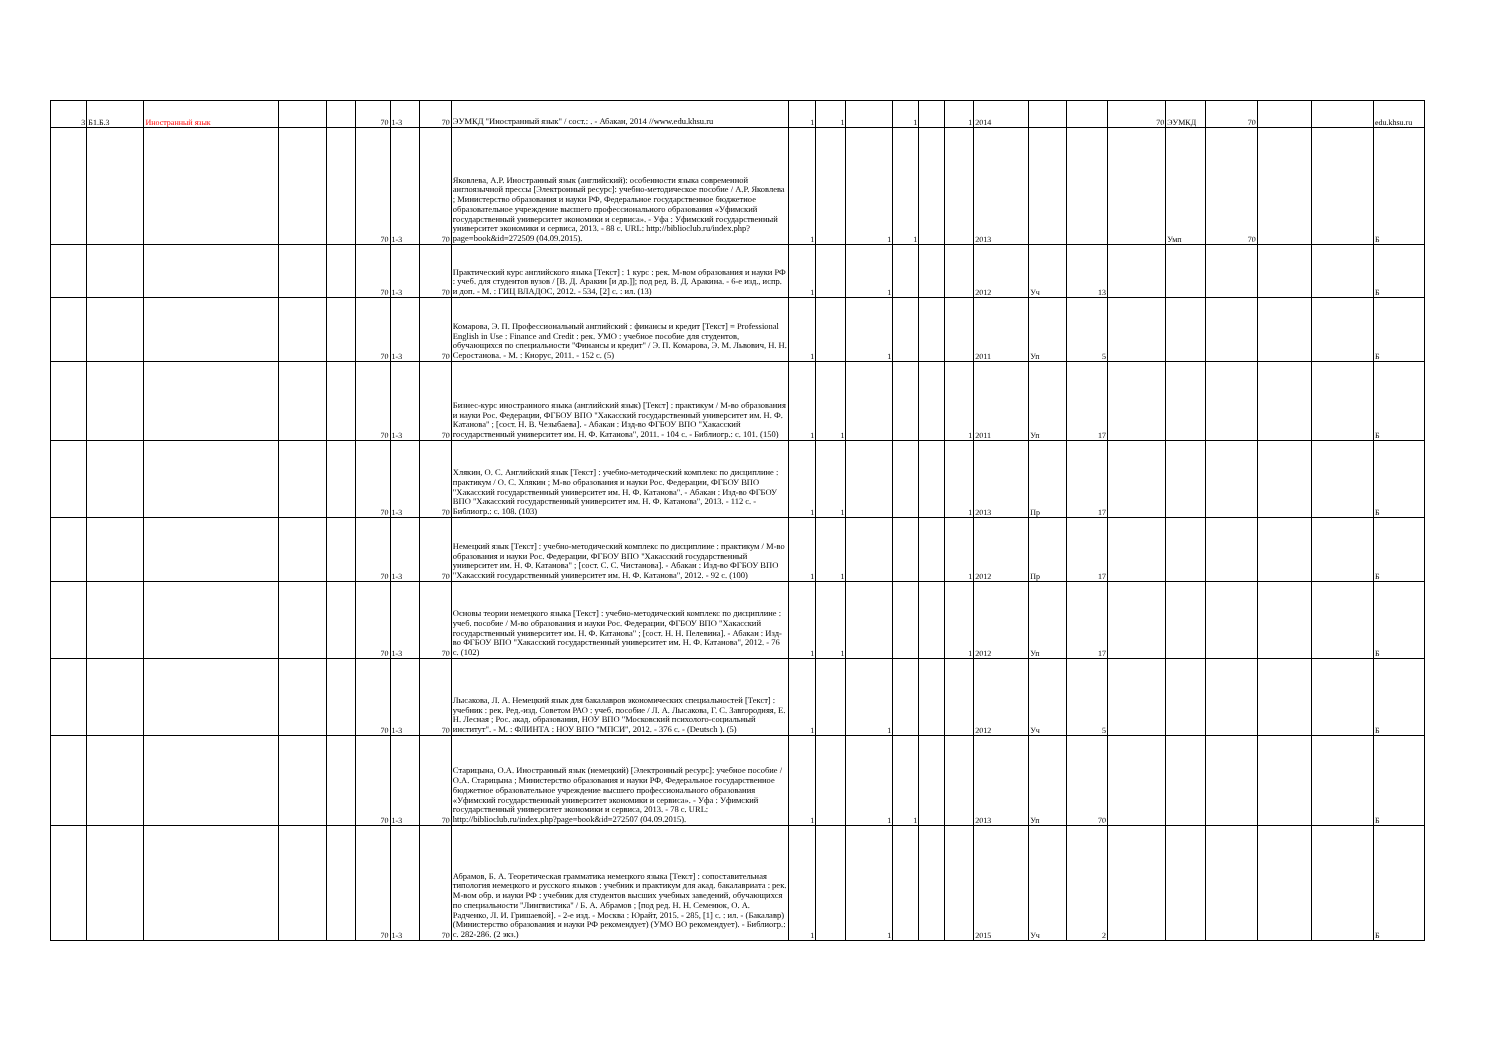| 3 | Б1.Б.3 | Иностранный язык | | | 70 | 1-3 | 70 | ЭУМКД "Иностранный язык" / сост.: . - Абакан, 2014 //www.edu.khsu.ru | 1 | 1 | | 1 | | 1 | 2014 | | | 70 | ЭУМКД | 70 | | | edu.khsu.ru |
| | | | | | 70 | 1-3 | 70 | Яковлева, А.Р. Иностранный язык (английский): особенности языка современной англоязычной прессы [Электронный ресурс]: учебно-методическое пособие / А.Р. Яковлева ; Министерство образования и науки РФ, Федеральное государственное бюджетное образовательное учреждение высшего профессионального образования «Уфимский государственный университет экономики и сервиса». - Уфа : Уфимский государственный университет экономики и сервиса, 2013. - 88 с. URL: http://biblioclub.ru/index.php?page=book&id=272509 (04.09.2015). | 1 | | 1 | 1 | | | 2013 | | | | Умп | 70 | | | Б |
| | | | | | 70 | 1-3 | 70 | Практический курс английского языка [Текст] : 1 курс : рек. М-вом образования и науки РФ : учеб. для студентов вузов / [В. Д. Аракин [и др.]]; под ред. В. Д. Аракина. - 6-е изд., испр. и доп. - М. : ГИЦ ВЛАДОС, 2012. - 534, [2] с. : ил. (13) | 1 | | 1 | | | | 2012 | Уч | 13 | | | | | | Б |
| | | | | | 70 | 1-3 | 70 | Комарова, Э. П. Профессиональный английский : финансы и кредит [Текст] = Professional English in Use : Finance and Credit : рек. УМО : учебное пособие для студентов, обучающихся по специальности "Финансы и кредит" / Э. П. Комарова, Э. М. Львович, Н. Н. Серостанова. - М. : Кнорус, 2011. - 152 с. (5) | 1 | | 1 | | | | 2011 | Уп | 5 | | | | | | Б |
| | | | | | 70 | 1-3 | 70 | Бизнес-курс иностранного языка (английский язык) [Текст] : практикум / М-во образования и науки Рос. Федерации, ФГБОУ ВПО "Хакасский государственный университет им. Н. Ф. Катанова" ; [сост. Н. В. Чезыбаева]. - Абакан : Изд-во ФГБОУ ВПО "Хакасский государственный университет им. Н. Ф. Катанова", 2011. - 104 с. - Библиогр.: с. 101. (150) | 1 | 1 | | | | 1 | 2011 | Уп | 17 | | | | | | Б |
| | | | | | 70 | 1-3 | 70 | Хлякин, О. С. Английский язык [Текст] : учебно-методический комплекс по дисциплине : практикум / О. С. Хлякин ; М-во образования и науки Рос. Федерации, ФГБОУ ВПО "Хакасский государственный университет им. Н. Ф. Катанова". - Абакан : Изд-во ФГБОУ ВПО "Хакасский государственный университет им. Н. Ф. Катанова", 2013. - 112 с. - Библиогр.: с. 108. (103) | 1 | 1 | | | | 1 | 2013 | Пр | 17 | | | | | | Б |
| | | | | | 70 | 1-3 | 70 | Немецкий язык [Текст] : учебно-методический комплекс по дисциплине : практикум / М-во образования и науки Рос. Федерации, ФГБОУ ВПО "Хакасский государственный университет им. Н. Ф. Катанова" ; [сост. С. С. Чистанова]. - Абакан : Изд-во ФГБОУ ВПО "Хакасский государственный университет им. Н. Ф. Катанова", 2012. - 92 с. (100) | 1 | 1 | | | | 1 | 2012 | Пр | 17 | | | | | | Б |
| | | | | | 70 | 1-3 | 70 | Основы теории немецкого языка [Текст] : учебно-методический комплекс по дисциплине : учеб. пособие / М-во образования и науки Рос. Федерации, ФГБОУ ВПО "Хакасский государственный университет им. Н. Ф. Катанова" ; [сост. Н. Н. Пелевина]. - Абакан : Изд-во ФГБОУ ВПО "Хакасский государственный университет им. Н. Ф. Катанова", 2012. - 76 с. (102) | 1 | 1 | | | | 1 | 2012 | Уп | 17 | | | | | | Б |
| | | | | | 70 | 1-3 | 70 | Лысакова, Л. А. Немецкий язык для бакалавров экономических специальностей [Текст] : учебник : рек. Ред.-изд. Советом РАО : учеб. пособие / Л. А. Лысакова, Г. С. Завгородняя, Е. Н. Лесная ; Рос. акад. образования, НОУ ВПО "Московский психолого-социальный институт". - М. : ФЛИНТА : НОУ ВПО "МПСИ", 2012. - 376 с. - (Deutsch ). (5) | 1 | | 1 | | | | 2012 | Уч | 5 | | | | | | Б |
| | | | | | 70 | 1-3 | 70 | Старицына, О.А. Иностранный язык (немецкий) [Электронный ресурс]: учебное пособие / О.А. Старицына ; Министерство образования и науки РФ, Федеральное государственное бюджетное образовательное учреждение высшего профессионального образования «Уфимский государственный университет экономики и сервиса». - Уфа : Уфимский государственный университет экономики и сервиса, 2013. - 78 с. URL: http://biblioclub.ru/index.php?page=book&id=272507 (04.09.2015). | 1 | | 1 | 1 | | | 2013 | Уп | 70 | | | | | | Б |
| | | | | | 70 | 1-3 | 70 | Абрамов, Б. А. Теоретическая грамматика немецкого языка [Текст] : сопоставительная типология немецкого и русского языков : учебник и практикум для акад. бакалавриата : рек. М-вом обр. и науки РФ : учебник для студентов высших учебных заведений, обучающихся по специальности "Лингвистика" / Б. А. Абрамов ; [под ред. Н. Н. Семенюк, О. А. Радченко, Л. И. Гришаевой]. - 2-е изд. - Москва : Юрайт, 2015. - 285, [1] с. : ил. - (Бакалавр) (Министерство образования и науки РФ рекомендует) (УМО ВО рекомендует). - Библиогр.: с. 282-286. (2 экз.) | 1 | | 1 | | | | 2015 | Уч | 2 | | | | | | Б |